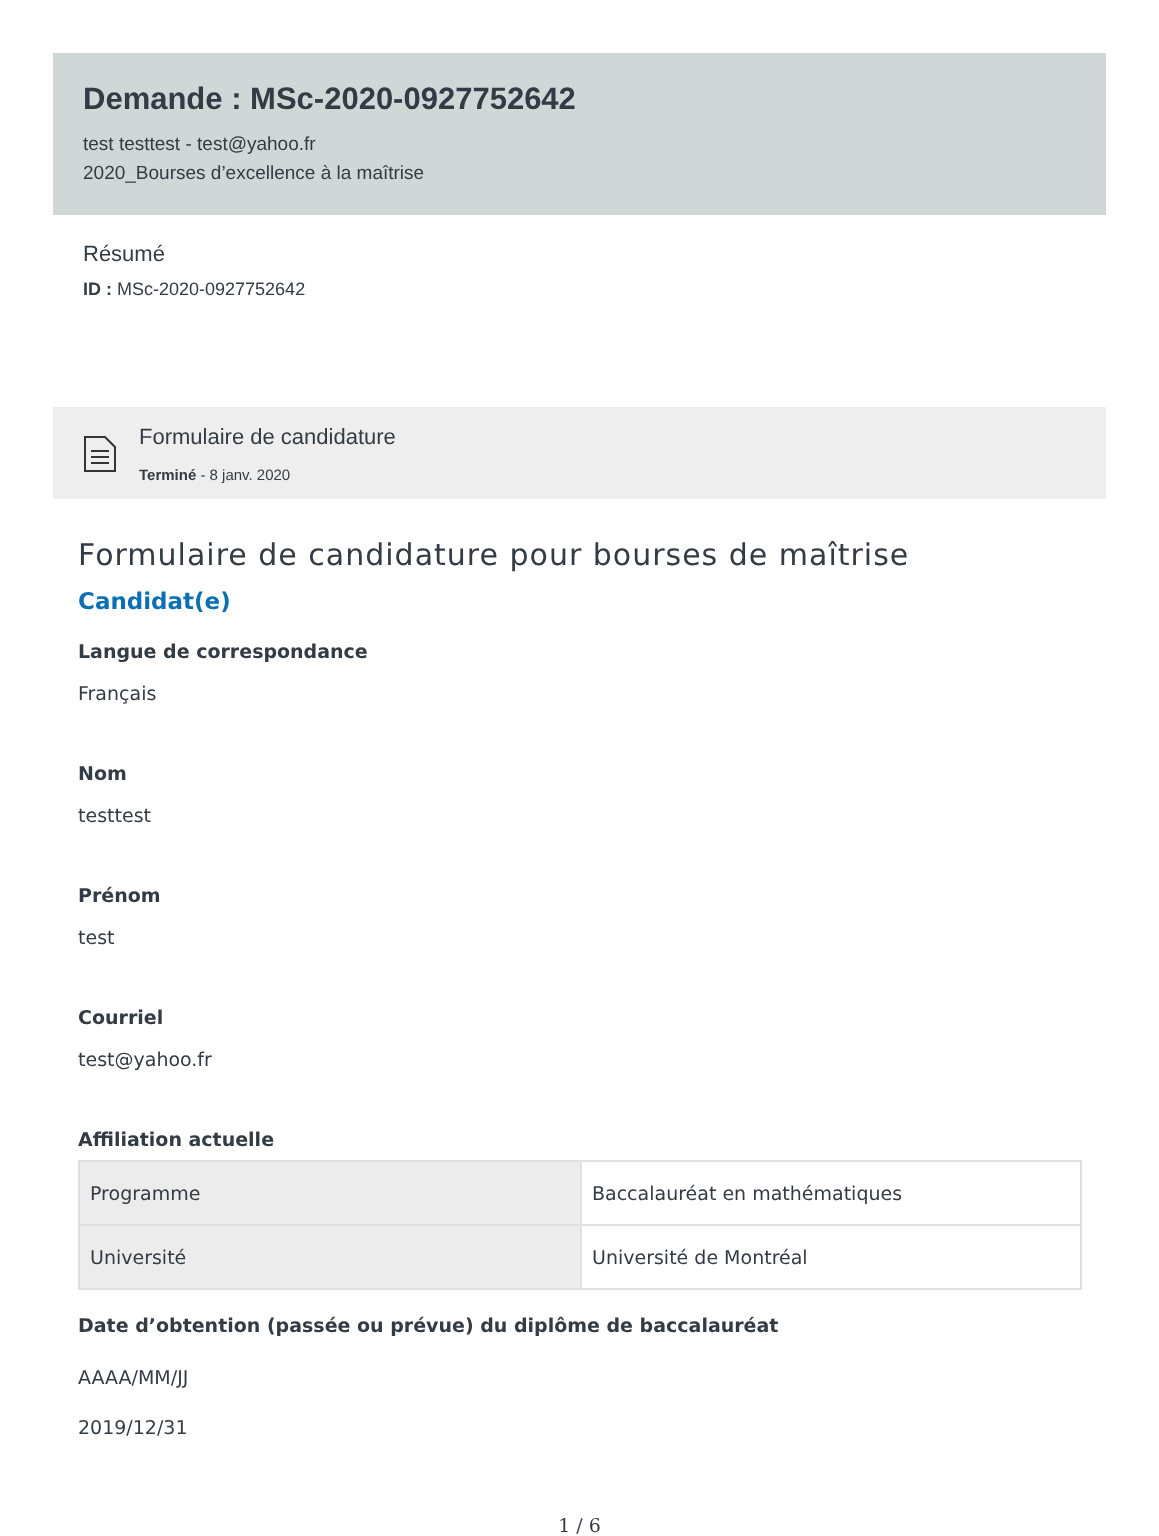Demande : MSc-2020-0927752642
test testtest - test@yahoo.fr
2020_Bourses d’excellence à la maîtrise
Résumé
ID : MSc-2020-0927752642
Formulaire de candidature
Terminé - 8 janv. 2020
Formulaire de candidature pour bourses de maîtrise
Candidat(e)
Langue de correspondance
Français
Nom
testtest
Prénom
test
Courriel
test@yahoo.fr
Affiliation actuelle
| Programme | Baccalauréat en mathématiques |
| Université | Université de Montréal |
Date d’obtention (passée ou prévue) du diplôme de baccalauréat
AAAA/MM/JJ
2019/12/31
1 / 6